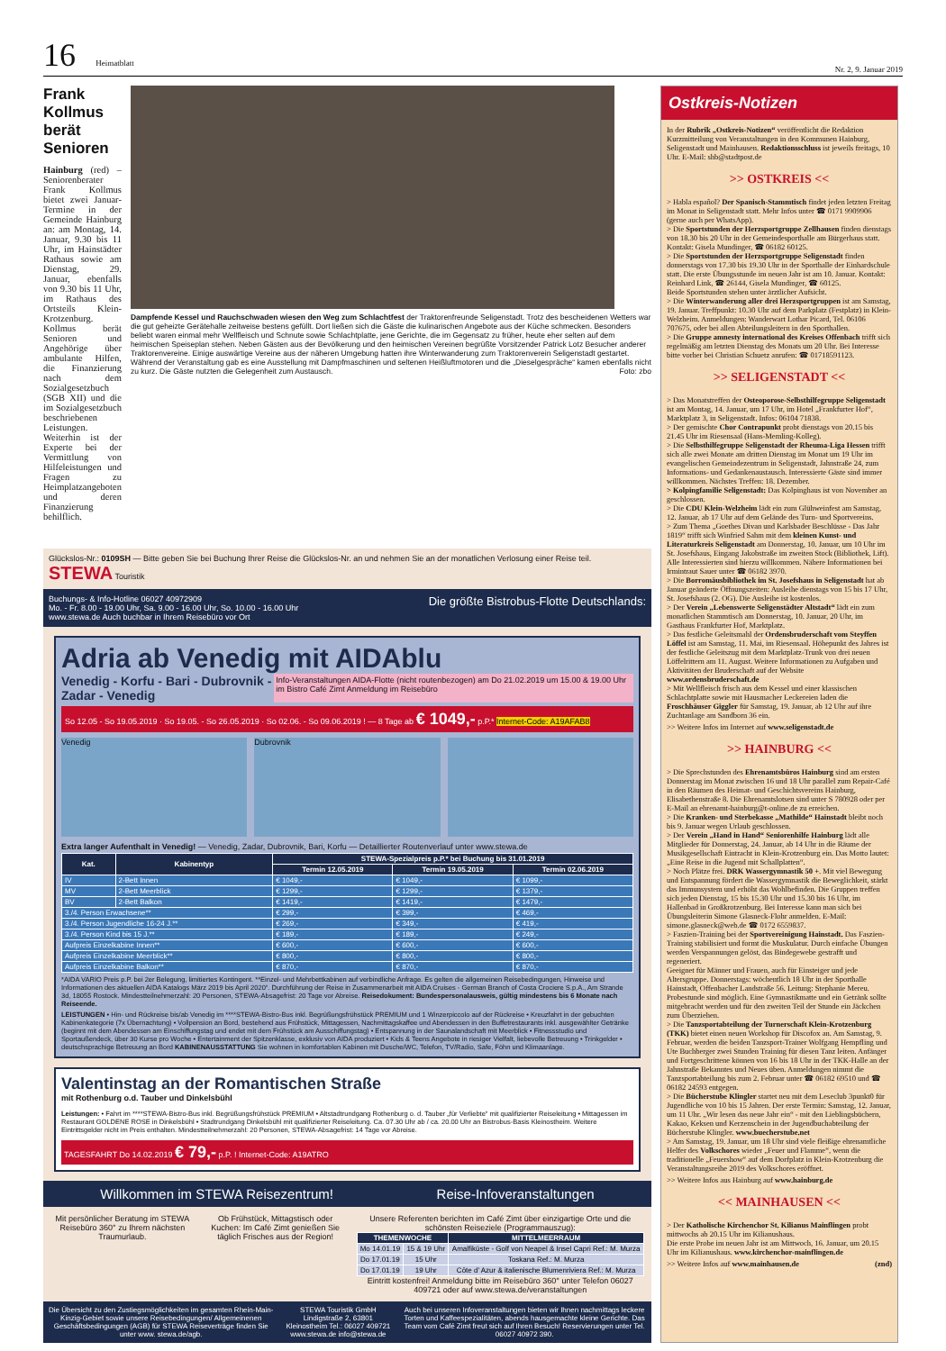16 Heimatblatt Nr. 2, 9. Januar 2019
Frank Kollmus berät Senioren
Hainburg (red) – Seniorenberater Frank Kollmus bietet zwei Januar-Termine in der Gemeinde Hainburg an: am Montag, 14. Januar, 9.30 bis 11 Uhr, im Hainstädter Rathaus sowie am Dienstag, 29. Januar, ebenfalls von 9.30 bis 11 Uhr, im Rathaus des Ortsteils Klein-Krotzenburg.
Kollmus berät Senioren und Angehörige über ambulante Hilfen, die Finanzierung nach dem Sozialgesetzbuch (SGB XII) und die im Sozialgesetzbuch beschriebenen Leistungen. Weiterhin ist der Experte bei der Vermittlung von Hilfeleistungen und Fragen zu Heimplatzangeboten und deren Finanzierung behilflich.
Dampfende Kessel und Rauchschwaden wiesen den Weg zum Schlachtfest der Traktorenfreunde Seligenstadt. Trotz des bescheidenen Wetters war die gut geheizte Gerätehalle zeitweise bestens gefüllt. Dort ließen sich die Gäste die kulinarischen Angebote aus der Küche schmecken. Besonders beliebt waren einmal mehr Wellfleisch und Schnute sowie Schlachtplatte, jene Gerichte, die im Gegensatz zu früher, heute eher selten auf dem heimischen Speiseplan stehen. Neben Gästen aus der Bevölkerung und den heimischen Vereinen begrüßte Vorsitzender Patrick Lotz Besucher anderer Traktorenvereine. Einige auswärtige Vereine aus der näheren Umgebung hatten ihre Winterwanderung zum Traktorenverein Seligenstadt gestartet. Während der Veranstaltung gab es eine Ausstellung mit Dampfmaschinen und seltenen Heißluftmotoren und die „Dieselgespräche“ kamen ebenfalls nicht zu kurz. Die Gäste nutzten die Gelegenheit zum Austausch. Foto: zbo
Glückslos-Nr.: 0109SH — Bitte geben Sie bei Buchung Ihrer Reise die Glückslos-Nr. an und nehmen Sie an der monatlichen Verlosung einer Reise teil. STEWA Touristik
Buchungs- & Info-Hotline 06027 40972909
Mo. - Fr. 8.00 - 19.00 Uhr, Sa. 9.00 - 16.00 Uhr, So. 10.00 - 16.00 Uhr
www.stewa.de Auch buchbar in Ihrem Reisebüro vor Ort
Die größte Bistrobus-Flotte Deutschlands:
Adria ab Venedig mit AIDAblu
Venedig - Korfu - Bari - Dubrovnik - Zadar - Venedig Info-Veranstaltungen AIDA-Flotte (nicht routenbezogen) am Do 21.02.2019 um 15.00 & 19.00 Uhr im Bistro Café Zimt Anmeldung im Reisebüro
So 12.05 - So 19.05.2019 · So 19.05. - So 26.05.2019 · So 02.06. - So 09.06.2019 ! — 8 Tage ab € 1049,- p.P.* Internet-Code: A19AFAB8
Venedig Dubrovnik
Extra langer Aufenthalt in Venedig! — Venedig, Zadar, Dubrovnik, Bari, Korfu — Detaillierter Routenverlauf unter www.stewa.de
| Kat. | Kabinentyp | STEWA-Spezialpreis p.P.* bei Buchung bis 31.01.2019 | | |
| --- | --- | --- | --- | --- |
| | | Termin 12.05.2019 | Termin 19.05.2019 | Termin 02.06.2019 |
| IV | 2-Bett Innen | € 1049,- | € 1049,- | € 1099,- |
| MV | 2-Bett Meerblick | € 1299,- | € 1299,- | € 1379,- |
| BV | 2-Bett Balkon | € 1419,- | € 1419,- | € 1479,- |
| 3./4. Person Erwachsene** | | € 299,- | € 399,- | € 469,- |
| 3./4. Person Jugendliche 16-24 J.** | | € 269,- | € 349,- | € 419,- |
| 3./4. Person Kind bis 15 J.** | | € 189,- | € 189,- | € 249,- |
| Aufpreis Einzelkabine Innen** | | € 600,- | € 600,- | € 600,- |
| Aufpreis Einzelkabine Meerblick** | | € 800,- | € 800,- | € 800,- |
| Aufpreis Einzelkabine Balkon** | | € 870,- | € 870,- | € 870,- |
*AIDA VARIO Preis p.P. bei 2er Belegung, limitiertes Kontingent. **Einzel- und Mehrbettkabinen auf verbindliche Anfrage. Es gelten die allgemeinen Reisebedingungen, Hinweise und Informationen des aktuellen AIDA Katalogs März 2019 bis April 2020“. Durchführung der Reise in Zusammenarbeit mit AIDA Cruises - German Branch of Costa Crociere S.p.A., Am Strande 3d, 18055 Rostock. Mindestteilnehmerzahl: 20 Personen, STEWA-Absagefrist: 20 Tage vor Abreise. Reisedokument: Bundespersonalausweis, gültig mindestens bis 6 Monate nach Reiseende.
LEISTUNGEN • Hin- und Rückreise bis/ab Venedig im ****STEWA-Bistro-Bus inkl. Begrüßungsfrühstück PREMIUM und 1 Winzerpiccolo auf der Rückreise • Kreuzfahrt in der gebuchten Kabinenkategorie (7x Übernachtung) • Vollpension an Bord, bestehend aus Frühstück, Mittagessen, Nachmittagskaffee und Abendessen in den Buffetrestaurants inkl. ausgewählter Getränke (beginnt mit dem Abendessen am Einschiffungstag und endet mit dem Frühstück am Ausschiffungstag) • Entspannung in der Saunalandschaft mit Meerblick • Fitnessstudio und Sportaußendeck, über 30 Kurse pro Woche • Entertainment der Spitzenklasse, exklusiv von AIDA produziert • Kids & Teens Angebote in riesiger Vielfalt, liebevolle Betreuung • Trinkgelder • deutschsprachige Betreuung an Bord KABINENAUSSTATTUNG Sie wohnen in komfortablen Kabinen mit Dusche/WC, Telefon, TV/Radio, Safe, Föhn und Klimaanlage.
Valentinstag an der Romantischen Straße
mit Rothenburg o.d. Tauber und Dinkelsbühl
Leistungen: • Fahrt im ****STEWA-Bistro-Bus inkl. Begrüßungsfrühstück PREMIUM • Altstadtrundgang Rothenburg o. d. Tauber „für Verliebte“ mit qualifizierter Reiseleitung • Mittagessen im Restaurant GOLDENE ROSE in Dinkelsbühl • Stadtrundgang Dinkelsbühl mit qualifizierter Reiseleitung. Ca. 07.30 Uhr ab / ca. 20.00 Uhr an Bistrobus-Basis Kleinostheim. Weitere Eintrittsgelder nicht im Preis enthalten. Mindestteilnehmerzahl: 20 Personen, STEWA-Absagefrist: 14 Tage vor Abreise.
TAGESFAHRT Do 14.02.2019 € 79,- p.P. ! Internet-Code: A19ATRO
Willkommen im STEWA Reisezentrum! Reise-Infoveranstaltungen
Mit persönlicher Beratung im STEWA Reisebüro 360° zu Ihrem nächsten Traumurlaub.
Ob Frühstück, Mittagstisch oder Kuchen: Im Café Zimt genießen Sie täglich Frisches aus der Region!
Unsere Referenten berichten im Café Zimt über einzigartige Orte und die schönsten Reiseziele (Programmauszug):
| THEMENWOCHE | | MITTELMEERRAUM |
| --- | --- | --- |
| Mo 14.01.19 | 15 & 19 Uhr | Amalfiküste - Golf von Neapel & Insel Capri Ref.: M. Murza |
| Do 17.01.19 | 15 Uhr | Toskana Ref.: M. Murza |
| Do 17.01.19 | 19 Uhr | Côte d' Azur & italienische Blumenriviera Ref.: M. Murza |
Eintritt kostenfrei! Anmeldung bitte im Reisebüro 360° unter Telefon 06027 409721 oder auf www.stewa.de/veranstaltungen
Die Übersicht zu den Zustiegsmöglichkeiten im gesamten Rhein-Main-Kinzig-Gebiet sowie unsere Reisebedingungen/ Allgemeinenen Geschäftsbedingungen (AGB) für STEWA Reiseverträge finden Sie unter www. stewa.de/agb.
STEWA Touristik GmbH Lindigstraße 2, 63801 Kleinostheim Tel.: 06027 409721 www.stewa.de info@stewa.de
Auch bei unseren Infoveranstaltungen bieten wir Ihnen nachmittags leckere Torten und Kaffeespezialitäten, abends hausgemachte kleine Gerichte. Das Team vom Café Zimt freut sich auf Ihren Besuch! Reservierungen unter Tel. 06027 40972 390.
Ostkreis-Notizen
In der Rubrik „Ostkreis-Notizen“ veröffentlicht die Redaktion Kurzmitteilung von Veranstaltungen in den Kommunen Hainburg, Seligenstadt und Mainhausen. Redaktionsschluss ist jeweils freitags, 10 Uhr. E-Mail: shb@stadtpost.de
>> OSTKREIS <<
> Habla español? Der Spanisch-Stammtisch findet jeden letzten Freitag im Monat in Seligenstadt statt. Mehr Infos unter ☎ 0171 9909906 (gerne auch per WhatsApp).
> Die Sportstunden der Herzsportgruppe Zellhausen finden dienstags von 18.30 bis 20 Uhr in der Gemeindesporthalle am Bürgerhaus statt. Kontakt: Gisela Mundinger, ☎ 06182 60125.
> Die Sportstunden der Herzsportgruppe Seligenstadt finden donnerstags von 17.30 bis 19.30 Uhr in der Sporthalle der Einhardschule statt. Die erste Übungsstunde im neuen Jahr ist am 10. Januar. Kontakt: Reinhard Link, ☎ 26144, Gisela Mundinger, ☎ 60125.
Beide Sportstunden stehen unter ärztlicher Aufsicht.
> Die Winterwanderung aller drei Herzsportgruppen ist am Samstag, 19. Januar. Treffpunkt: 10.30 Uhr auf dem Parkplatz (Festplatz) in Klein-Welzheim. Anmeldungen: Wanderwart Lothar Picard, Tel. 06106 707675, oder bei allen Abteilungsleitern in den Sporthallen.
> Die Gruppe amnesty international des Kreises Offenbach trifft sich regelmäßig am letzten Dienstag des Monats um 20 Uhr. Bei Interesse bitte vorher bei Christian Schuetz anrufen: ☎ 01718591123.
>> SELIGENSTADT <<
> Das Monatstreffen der Osteoporose-Selbsthilfegruppe Seligenstadt ist am Montag, 14. Januar, um 17 Uhr, im Hotel „Frankfurter Hof“, Marktplatz 3, in Seligenstadt. Infos: 06104 71838.
> Der gemischte Chor Contrapunkt probt dienstags von 20.15 bis 21.45 Uhr im Riesensaal (Hans-Memling-Kolleg).
> Die Selbsthilfegruppe Seligenstadt der Rheuma-Liga Hessen trifft sich alle zwei Monate am dritten Dienstag im Monat um 19 Uhr im evangelischen Gemeindezentrum in Seligenstadt, Jahnstraße 24, zum Informations- und Gedankenaustausch. Interessierte Gäste sind immer willkommen. Nächstes Treffen: 18. Dezember.
> Kolpingfamilie Seligenstadt: Das Kolpinghaus ist von November an geschlossen.
> Die CDU Klein-Welzheim lädt ein zum Glühweinfest am Samstag, 12. Januar, ab 17 Uhr auf dem Gelände des Turn- und Sportvereins.
> Zum Thema „Goethes Divan und Karlsbader Beschlüsse - Das Jahr 1819“ trifft sich Winfried Sahm mit dem kleinen Kunst- und Literaturkreis Seligenstadt am Donnerstag, 10. Januar, um 10 Uhr im St. Josefshaus, Eingang Jakobstraße im zweiten Stock (Bibliothek, Lift). Alle Interessierten sind hierzu willkommen. Nähere Informationen bei Irmintraut Sauer unter ☎ 06182 3970.
> Die Borromäusbibliothek im St. Josefshaus in Seligenstadt hat ab Januar geänderte Öffnungszeiten: Ausleihe dienstags von 15 bis 17 Uhr, St. Josefshaus (2. OG). Die Ausleihe ist kostenlos.
> Der Verein „Lebenswerte Seligenstädter Altstadt“ lädt ein zum monatlichen Stammtisch am Donnerstag, 10. Januar, 20 Uhr, im Gasthaus Frankfurter Hof, Marktplatz.
> Das festliche Geleitsmahl der Ordensbruderschaft vom Steyffen Löffel ist am Samstag, 11. Mai, im Riesensaal. Höhepunkt des Jahres ist der festliche Geleitszug mit dem Marktplatz-Trunk von drei neuen Löffelrittern am 11. August. Weitere Informationen zu Aufgaben und Aktivitäten der Bruderschaft auf der Website www.ordensbruderschaft.de
> Mit Wellfleisch frisch aus dem Kessel und einer klassischen Schlachtplatte sowie mit Hausmacher Leckereien laden die Froschhäuser Giggler für Samstag, 19. Januar, ab 12 Uhr auf ihre Zuchtanlage am Sandborn 36 ein.
>> Weitere Infos im Internet auf www.seligenstadt.de
>> HAINBURG <<
> Die Sprechstunden des Ehrenamtsbüros Hainburg sind am ersten Donnerstag im Monat zwischen 16 und 18 Uhr parallel zum Repair-Café in den Räumen des Heimat- und Geschichtsvereins Hainburg, Elisabethenstraße 8. Die Ehrenamtslotsen sind unter S 780928 oder per E-Mail an ehrenamt-hainburg@t-online.de zu erreichen.
> Die Kranken- und Sterbekasse „Mathilde“ Hainstadt bleibt noch bis 9. Januar wegen Urlaub geschlossen.
> Der Verein „Hand in Hand“ Seniorenhilfe Hainburg lädt alle Mitglieder für Donnerstag, 24. Januar, ab 14 Uhr in die Räume der Musikgesellschaft Eintracht in Klein-Krotzenburg ein. Das Motto lautet: „Eine Reise in die Jugend mit Schallplatten“.
> Noch Plätze frei. DRK Wassergymnastik 50 +. Mit viel Bewegung und Entspannung fördert die Wassergymnastik die Beweglichkeit, stärkt das Immunsystem und erhöht das Wohlbefinden. Die Gruppen treffen sich jeden Dienstag, 15 bis 15.30 Uhr und 15.30 bis 16 Uhr, im Hallenbad in Großkrotzenburg. Bei Interesse kann man sich bei Übungsleiterin Simone Glasneck-Flohr anmelden. E-Mail: simone.glasneck@web.de ☎ 0172 6559837.
> Faszien-Training bei der Sportvereinigung Hainstadt. Das Faszien-Training stabilisiert und formt die Muskulatur. Durch einfache Übungen werden Verspannungen gelöst, das Bindegewebe gestrafft und regeneriert.
Geeignet für Männer und Frauen, auch für Einsteiger und jede Altersgruppe. Donnerstags: wöchentlich 18 Uhr in der Sporthalle Hainstadt, Offenbacher Landstraße 56. Leitung: Stephanie Mereu. Probestunde sind möglich. Eine Gymnastikmatte und ein Getränk sollte mitgebracht werden und für den zweiten Teil der Stunde ein Jäckchen zum Überziehen.
> Die Tanzsportabteilung der Turnerschaft Klein-Krotzenburg (TKK) bietet einen neuen Workshop für Discofox an. Am Samstag, 9. Februar, werden die beiden Tanzsport-Trainer Wolfgang Hempfling und Ute Buchberger zwei Stunden Training für diesen Tanz leiten. Anfänger und Fortgeschrittene können von 16 bis 18 Uhr in der TKK-Halle an der Jahnstraße Bekanntes und Neues üben. Anmeldungen nimmt die Tanzsportabteilung bis zum 2. Februar unter ☎ 06182 69510 und ☎ 06182 24593 entgegen.
> Die Bücherstube Klingler startet neu mit dem Leseclub 3punkt0 für Jugendliche von 10 bis 15 Jahren. Der erste Termin: Samstag, 12. Januar, um 11 Uhr. „Wir lesen das neue Jahr ein“ - mit den Lieblingsbüchern, Kakao, Keksen und Kerzenschein in der Jugendbuchabteilung der Bücherstube Klingler. www.buecherstube.net
> Am Samstag, 19. Januar, um 18 Uhr sind viele fleißige ehrenamtliche Helfer des Volkschores wieder „Feuer und Flamme“, wenn die traditionelle „Feuershow“ auf dem Dorfplatz in Klein-Krotzenburg die Veranstaltungsreihe 2019 des Volkschores eröffnet.
>> Weitere Infos aus Hainburg auf www.hainburg.de
<< MAINHAUSEN <<
> Der Katholische Kirchenchor St. Kilianus Mainflingen probt mittwochs ab 20.15 Uhr im Kilianushaus.
Die erste Probe im neuen Jahr ist am Mittwoch, 16. Januar, um 20.15 Uhr im Kilianushaus. www.kirchenchor-mainflingen.de
>> Weitere Infos auf www.mainhausen.de (znd)